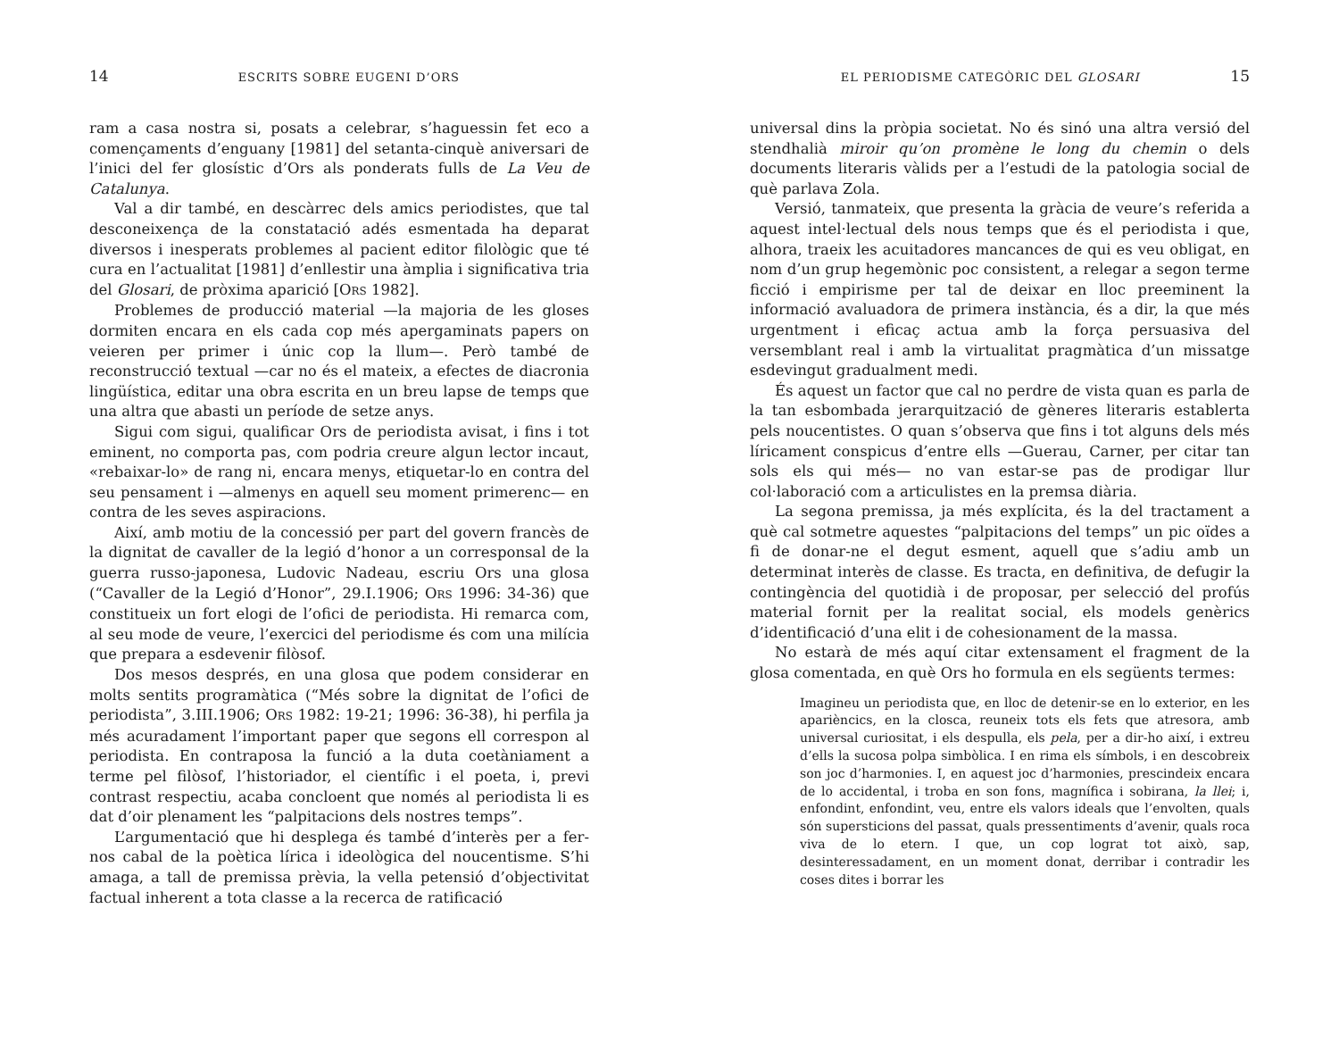14 ESCRITS SOBRE EUGENI D’ORS
ram a casa nostra si, posats a celebrar, s’haguessin fet eco a començaments d’enguany [1981] del setanta-cinquè aniversari de l’inici del fer glosístic d’Ors als ponderats fulls de La Veu de Catalunya.
Val a dir també, en descàrrec dels amics periodistes, que tal desconeixença de la constatació adés esmentada ha deparat diversos i inesperats problemes al pacient editor filològic que té cura en l’actualitat [1981] d’enllestir una àmplia i significativa tria del Glosari, de pròxima aparició [ORS 1982].
Problemes de producció material —la majoria de les gloses dormiten encara en els cada cop més apergaminats papers on veieren per primer i únic cop la llum—. Però també de reconstrucció textual —car no és el mateix, a efectes de diacronia lingüística, editar una obra escrita en un breu lapse de temps que una altra que abasti un període de setze anys.
Sigui com sigui, qualificar Ors de periodista avisat, i fins i tot eminent, no comporta pas, com podria creure algun lector incaut, «rebaixar-lo» de rang ni, encara menys, etiquetar-lo en contra del seu pensament i —almenys en aquell seu moment primerenc— en contra de les seves aspiracions.
Així, amb motiu de la concessió per part del govern francès de la dignitat de cavaller de la legió d’honor a un corresponsal de la guerra russo-japonesa, Ludovic Nadeau, escriu Ors una glosa (“Cavaller de la Legió d’Honor”, 29.I.1906; ORS 1996: 34-36) que constitueix un fort elogi de l’ofici de periodista. Hi remarca com, al seu mode de veure, l’exercici del periodisme és com una milícia que prepara a esdevenir filòsof.
Dos mesos després, en una glosa que podem considerar en molts sentits programàtica (“Més sobre la dignitat de l’ofici de periodista”, 3.III.1906; ORS 1982: 19-21; 1996: 36-38), hi perfila ja més acuradament l’important paper que segons ell correspon al periodista. En contraposa la funció a la duta coetàniament a terme pel filòsof, l’historiador, el científic i el poeta, i, previ contrast respectiu, acaba concloent que només al periodista li es dat d’oir plenament les “palpitacions dels nostres temps”.
L’argumentació que hi desplega és també d’interès per a fer-nos cabal de la poètica lírica i ideològica del noucentisme. S’hi amaga, a tall de premissa prèvia, la vella petensió d’objectivitat factual inherent a tota classe a la recerca de ratificació
EL PERIODISME CATEGÒRIC DEL GLOSARI 15
universal dins la pròpia societat. No és sinó una altra versió del stendhalià miroir qu’on promène le long du chemin o dels documents literaris vàlids per a l’estudi de la patologia social de què parlava Zola.
Versió, tanmateix, que presenta la gràcia de veure’s referida a aquest intel·lectual dels nous temps que és el periodista i que, alhora, traeix les acuitadores mancances de qui es veu obligat, en nom d’un grup hegemònic poc consistent, a relegar a segon terme ficció i empirisme per tal de deixar en lloc preeminent la informació avaluadora de primera instància, és a dir, la que més urgentment i eficaç actua amb la força persuasiva del versemblant real i amb la virtualitat pragmàtica d’un missatge esdevingut gradualment medi.
És aquest un factor que cal no perdre de vista quan es parla de la tan esbombada jerarquització de gèneres literaris establerta pels noucentistes. O quan s’observa que fins i tot alguns dels més líricament conspicus d’entre ells —Guerau, Carner, per citar tan sols els qui més— no van estar-se pas de prodigar llur col·laboració com a articulistes en la premsa diària.
La segona premissa, ja més explícita, és la del tractament a què cal sotmetre aquestes “palpitacions del temps” un pic oïdes a fi de donar-ne el degut esment, aquell que s’adiu amb un determinat interès de classe. Es tracta, en definitiva, de defugir la contingència del quotidià i de proposar, per selecció del profús material fornit per la realitat social, els models genèrics d’identificació d’una elit i de cohesionament de la massa.
No estarà de més aquí citar extensament el fragment de la glosa comentada, en què Ors ho formula en els següents termes:
Imagineu un periodista que, en lloc de detenir-se en lo exterior, en les aparièncics, en la closca, reuneix tots els fets que atresora, amb universal curiositat, i els despulla, els pela, per a dir-ho així, i extreu d’ells la sucosa polpa simbòlica. I en rima els símbols, i en descobreix son joc d’harmonies. I, en aquest joc d’harmonies, prescindeix encara de lo accidental, i troba en son fons, magnífica i sobirana, la llei; i, enfondint, enfondint, veu, entre els valors ideals que l’envolten, quals són supersticions del passat, quals pressentiments d’avenir, quals roca viva de lo etern. I que, un cop lograt tot això, sap, desinteressadament, en un moment donat, derribar i contradir les coses dites i borrar les